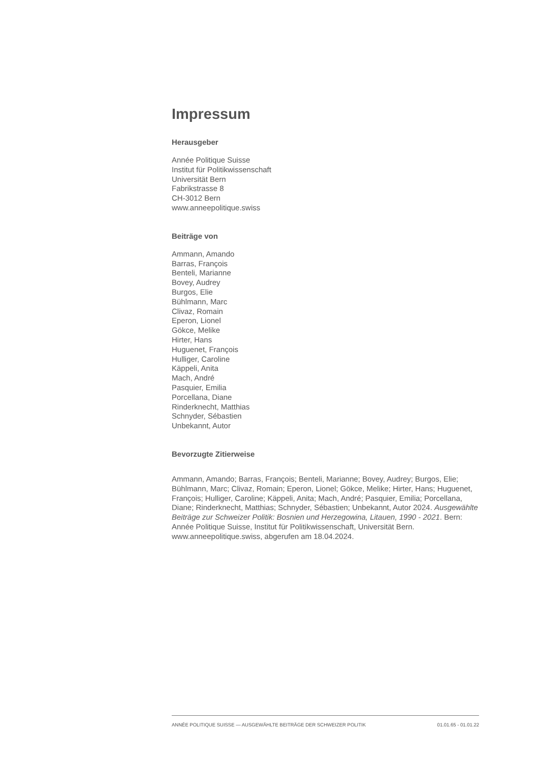Impressum
Herausgeber
Année Politique Suisse
Institut für Politikwissenschaft
Universität Bern
Fabrikstrasse 8
CH-3012 Bern
www.anneepolitique.swiss
Beiträge von
Ammann, Amando
Barras, François
Benteli, Marianne
Bovey, Audrey
Burgos, Elie
Bühlmann, Marc
Clivaz, Romain
Eperon, Lionel
Gökce, Melike
Hirter, Hans
Huguenet, François
Hulliger, Caroline
Käppeli, Anita
Mach, André
Pasquier, Emilia
Porcellana, Diane
Rinderknecht, Matthias
Schnyder, Sébastien
Unbekannt, Autor
Bevorzugte Zitierweise
Ammann, Amando; Barras, François; Benteli, Marianne; Bovey, Audrey; Burgos, Elie; Bühlmann, Marc; Clivaz, Romain; Eperon, Lionel; Gökce, Melike; Hirter, Hans; Huguenet, François; Hulliger, Caroline; Käppeli, Anita; Mach, André; Pasquier, Emilia; Porcellana, Diane; Rinderknecht, Matthias; Schnyder, Sébastien; Unbekannt, Autor 2024. Ausgewählte Beiträge zur Schweizer Politik: Bosnien und Herzegowina, Litauen, 1990 - 2021. Bern: Année Politique Suisse, Institut für Politikwissenschaft, Universität Bern. www.anneepolitique.swiss, abgerufen am 18.04.2024.
ANNÉE POLITIQUE SUISSE — AUSGEWÄHLTE BEITRÄGE DER SCHWEIZER POLITIK 01.01.65 - 01.01.22